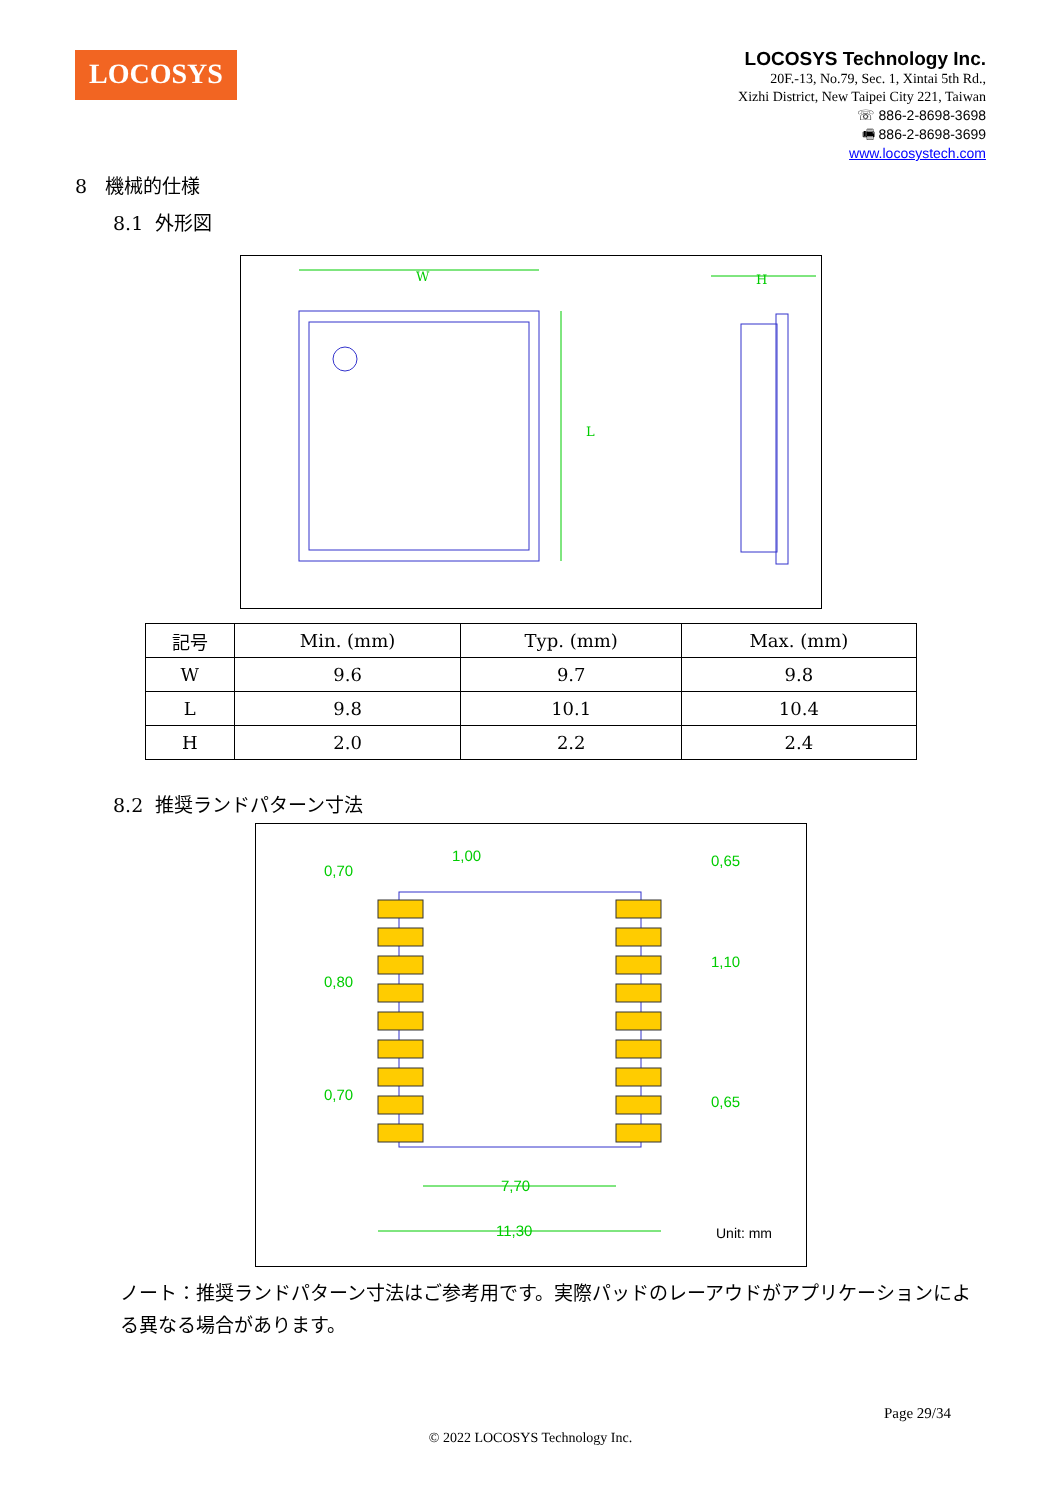LOCOSYS
LOCOSYS Technology Inc.
20F.-13, No.79, Sec. 1, Xintai 5th Rd.,
Xizhi District, New Taipei City 221, Taiwan
☏ 886-2-8698-3698
🖷 886-2-8698-3699
www.locosystech.com
8 機械的仕様
8.1 外形図
W
L
H
| 記号 | Min. (mm) | Typ. (mm) | Max. (mm) |
| --- | --- | --- | --- |
| W | 9.6 | 9.7 | 9.8 |
| L | 9.8 | 10.1 | 10.4 |
| H | 2.0 | 2.2 | 2.4 |
8.2 推奨ランドパターン寸法
0,70
1,00
0,65
0,80
1,10
0,70
0,65
7,70
11,30
Unit: mm
ノート：推奨ランドパターン寸法はご参考用です。実際パッドのレーアウドがアプリケーションによる異なる場合があります。
Page 29/34
© 2022 LOCOSYS Technology Inc.